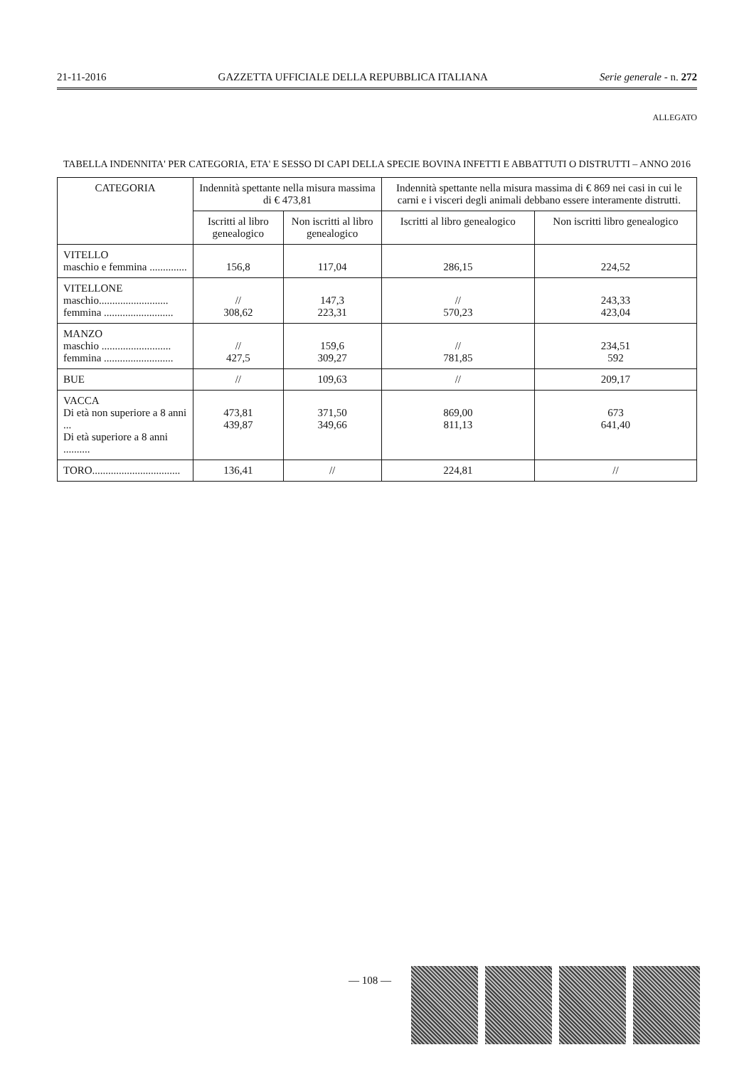21-11-2016 GAZZETTA UFFICIALE DELLA REPUBBLICA ITALIANA Serie generale - n. 272
ALLEGATO
TABELLA INDENNITA' PER CATEGORIA, ETA' E SESSO DI CAPI DELLA SPECIE BOVINA INFETTI E ABBATTUTI O DISTRUTTI – ANNO 2016
| CATEGORIA | Indennità spettante nella misura massima di € 473,81 | | Indennità spettante nella misura massima di € 869 nei casi in cui le carni e i visceri degli animali debbano essere interamente distrutti. | |
| --- | --- | --- | --- | --- |
| | Iscritti al libro genealogico | Non iscritti al libro genealogico | Iscritti al libro genealogico | Non iscritti libro genealogico |
| VITELLO maschio e femmina .............. | 156,8 | 117,04 | 286,15 | 224,52 |
| VITELLONE maschio.......................... femmina .......................... | // 308,62 | 147,3 223,31 | // 570,23 | 243,33 423,04 |
| MANZO maschio .......................... femmina .......................... | // 427,5 | 159,6 309,27 | // 781,85 | 234,51 592 |
| BUE | // | 109,63 | // | 209,17 |
| VACCA Di età non superiore a 8 anni ... Di età superiore a 8 anni .......... | 473,81 439,87 | 371,50 349,66 | 869,00 811,13 | 673 641,40 |
| TORO................................. | 136,41 | // | 224,81 | // |
— 108 —